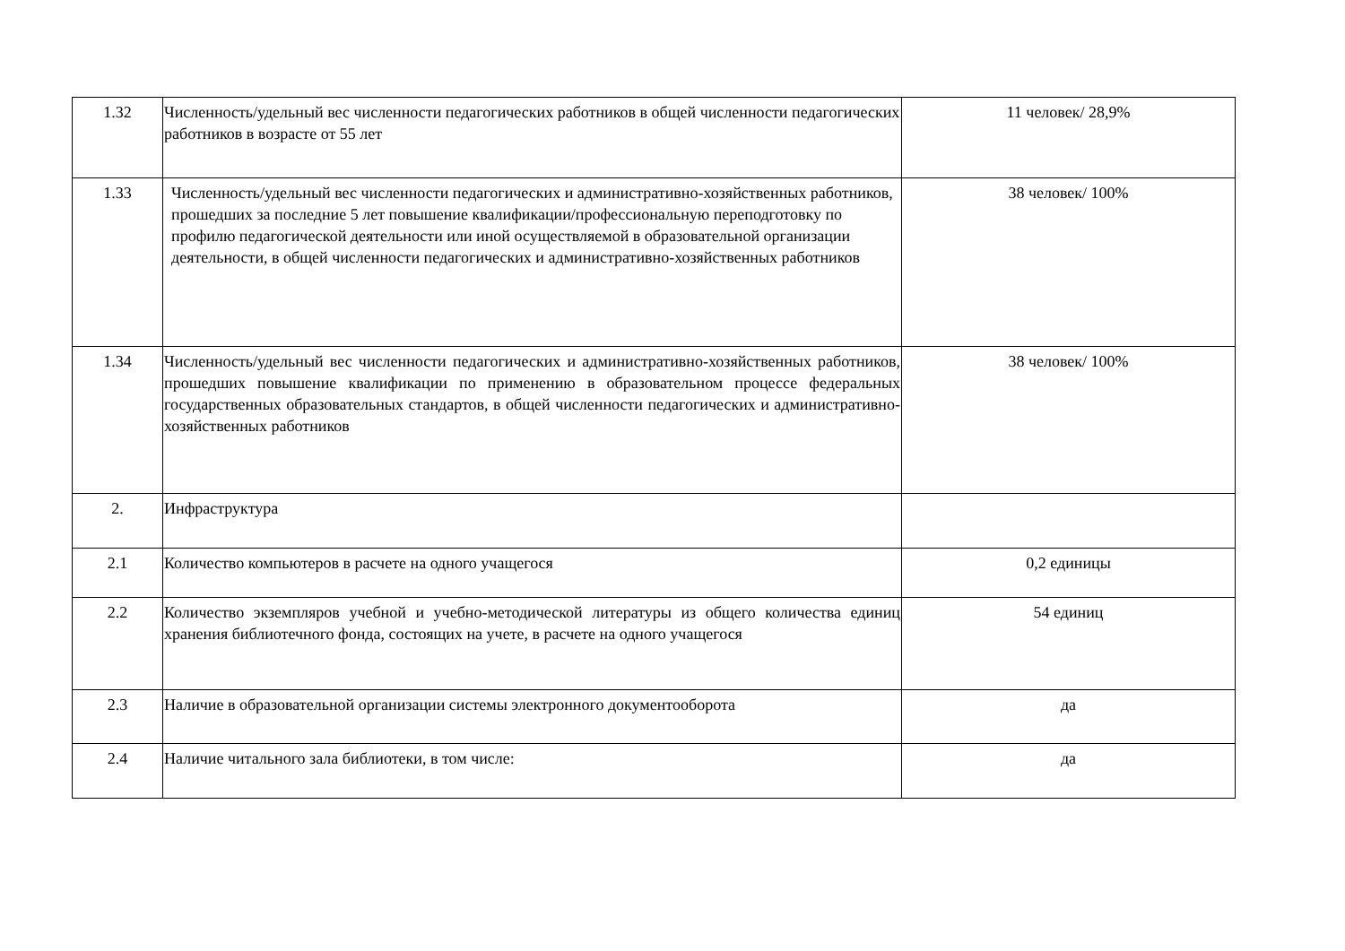| 1.32 | Численность/удельный вес численности педагогических работников в общей численности педагогических работников в возрасте от 55 лет | 11 человек/ 28,9% |
| 1.33 | Численность/удельный вес численности педагогических и административно-хозяйственных работников, прошедших за последние 5 лет повышение квалификации/профессиональную переподготовку по профилю педагогической деятельности или иной осуществляемой в образовательной организации деятельности, в общей численности педагогических и административно-хозяйственных работников | 38 человек/ 100% |
| 1.34 | Численность/удельный вес численности педагогических и административно-хозяйственных работников, прошедших повышение квалификации по применению в образовательном процессе федеральных государственных образовательных стандартов, в общей численности педагогических и административно-хозяйственных работников | 38 человек/ 100% |
| 2. | Инфраструктура | |
| 2.1 | Количество компьютеров в расчете на одного учащегося | 0,2 единицы |
| 2.2 | Количество экземпляров учебной и учебно-методической литературы из общего количества единиц хранения библиотечного фонда, состоящих на учете, в расчете на одного учащегося | 54 единиц |
| 2.3 | Наличие в образовательной организации системы электронного документооборота | да |
| 2.4 | Наличие читального зала библиотеки, в том числе: | да |